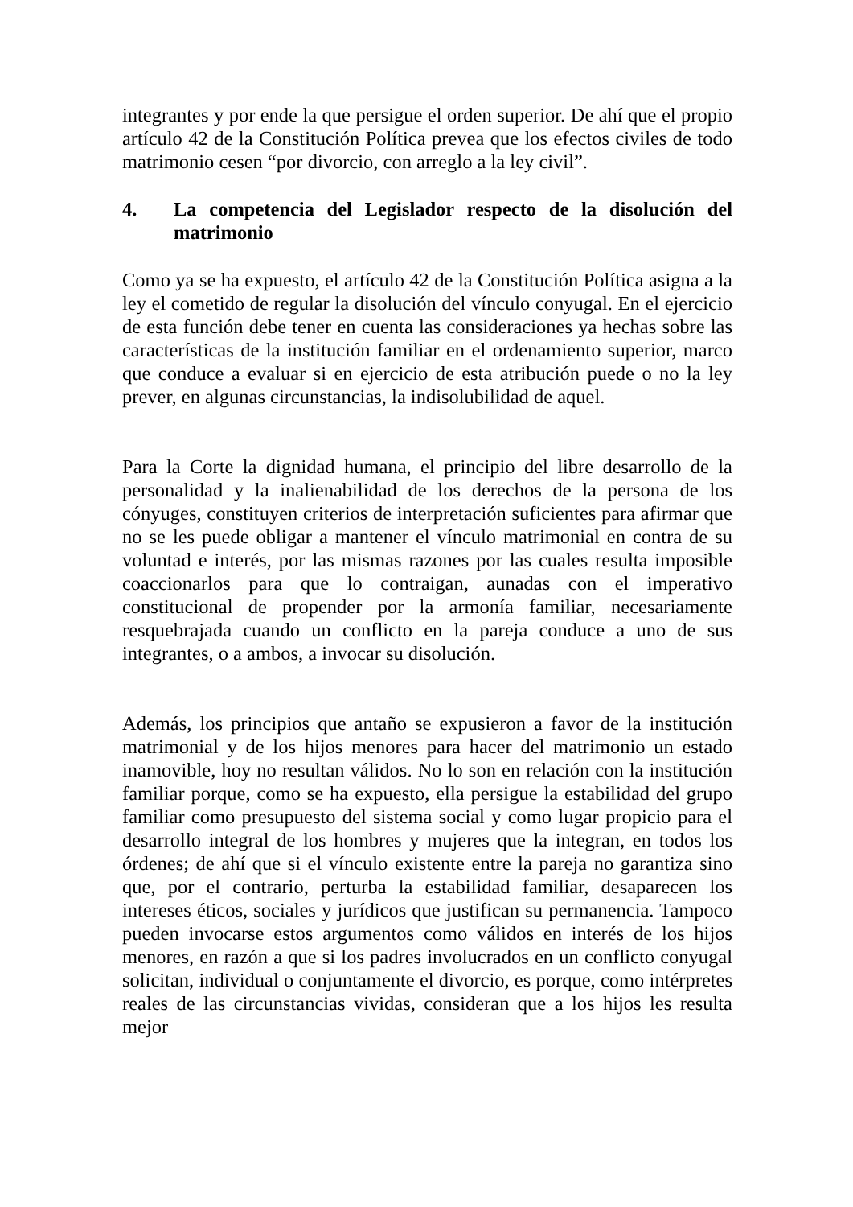integrantes y por ende la que persigue el orden superior. De ahí que el propio artículo 42 de la Constitución Política prevea que los efectos civiles de todo matrimonio cesen “por divorcio, con arreglo a la ley civil”.
4. La competencia del Legislador respecto de la disolución del matrimonio
Como ya se ha expuesto, el artículo 42 de la Constitución Política asigna a la ley el cometido de regular la disolución del vínculo conyugal. En el ejercicio de esta función debe tener en cuenta las consideraciones ya hechas sobre las características de la institución familiar en el ordenamiento superior, marco que conduce a evaluar si en ejercicio de esta atribución puede o no la ley prever, en algunas circunstancias, la indisolubilidad de aquel.
Para la Corte la dignidad humana, el principio del libre desarrollo de la personalidad y la inalienabilidad de los derechos de la persona de los cónyuges, constituyen criterios de interpretación suficientes para afirmar que no se les puede obligar a mantener el vínculo matrimonial en contra de su voluntad e interés, por las mismas razones por las cuales resulta imposible coaccionarlos para que lo contraigan, aunadas con el imperativo constitucional de propender por la armonía familiar, necesariamente resquebrajada cuando un conflicto en la pareja conduce a uno de sus integrantes, o a ambos, a invocar su disolución.
Además, los principios que antaño se expusieron a favor de la institución matrimonial y de los hijos menores para hacer del matrimonio un estado inamovible, hoy no resultan válidos. No lo son en relación con la institución familiar porque, como se ha expuesto, ella persigue la estabilidad del grupo familiar como presupuesto del sistema social y como lugar propicio para el desarrollo integral de los hombres y mujeres que la integran, en todos los órdenes; de ahí que si el vínculo existente entre la pareja no garantiza sino que, por el contrario, perturba la estabilidad familiar, desaparecen los intereses éticos, sociales y jurídicos que justifican su permanencia. Tampoco pueden invocarse estos argumentos como válidos en interés de los hijos menores, en razón a que si los padres involucrados en un conflicto conyugal solicitan, individual o conjuntamente el divorcio, es porque, como intérpretes reales de las circunstancias vividas, consideran que a los hijos les resulta mejor